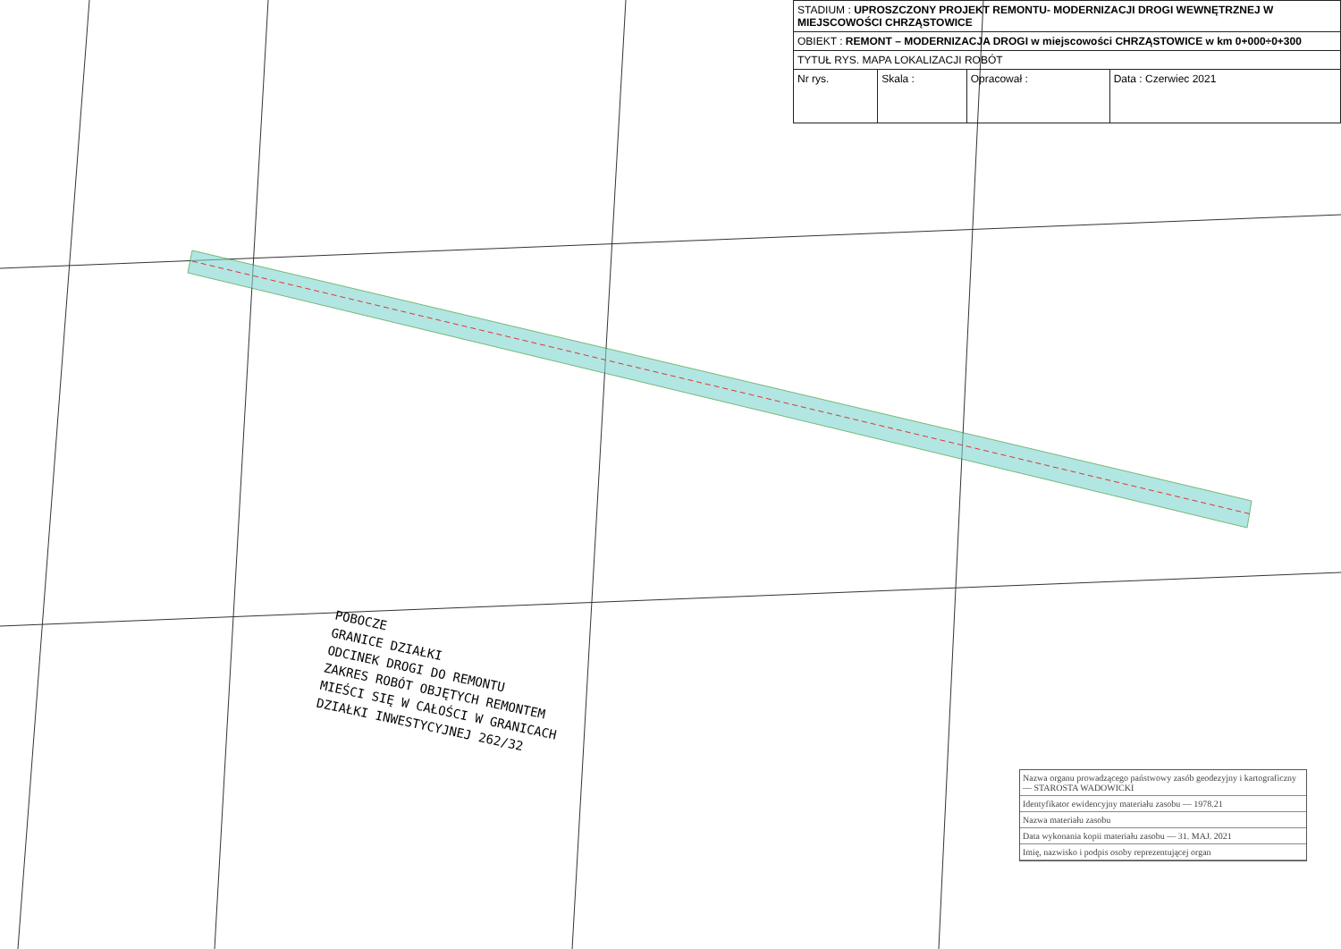| STADIUM : UPROSZCZONY PROJEKT REMONTU- MODERNIZACJI DROGI WEWNĘTRZNEJ W MIEJSCOWOŚCI CHRZĄSTOWICE | | | |
| OBIEKT : REMONT – MODERNIZACJA DROGI w miejscowości CHRZĄSTOWICE w km 0+000÷0+300 | | | |
| TYTUŁ RYS. MAPA LOKALIZACJI ROBÓT | | | |
| Nr rys. | Skala : | Opracował : | Data : Czerwiec 2021 |
POBOCZE
GRANICE DZIAŁKI
ODCINEK DROGI DO REMONTU
ZAKRES ROBÓT OBJĘTYCH REMONTEM
MIEŚCI SIĘ W CAŁOŚCI W GRANICACH
DZIAŁKI INWESTYCYJNEJ 262/32
Nazwa organu prowadzącego państwowy zasób geodezyjny i kartograficzny — STAROSTA WADOWICKI
Identyfikator ewidencyjny materiału zasobu — 1978.21
Nazwa materiału zasobu
Data wykonania kopii materiału zasobu — 31. MAJ. 2021
Imię, nazwisko i podpis osoby reprezentującej organ